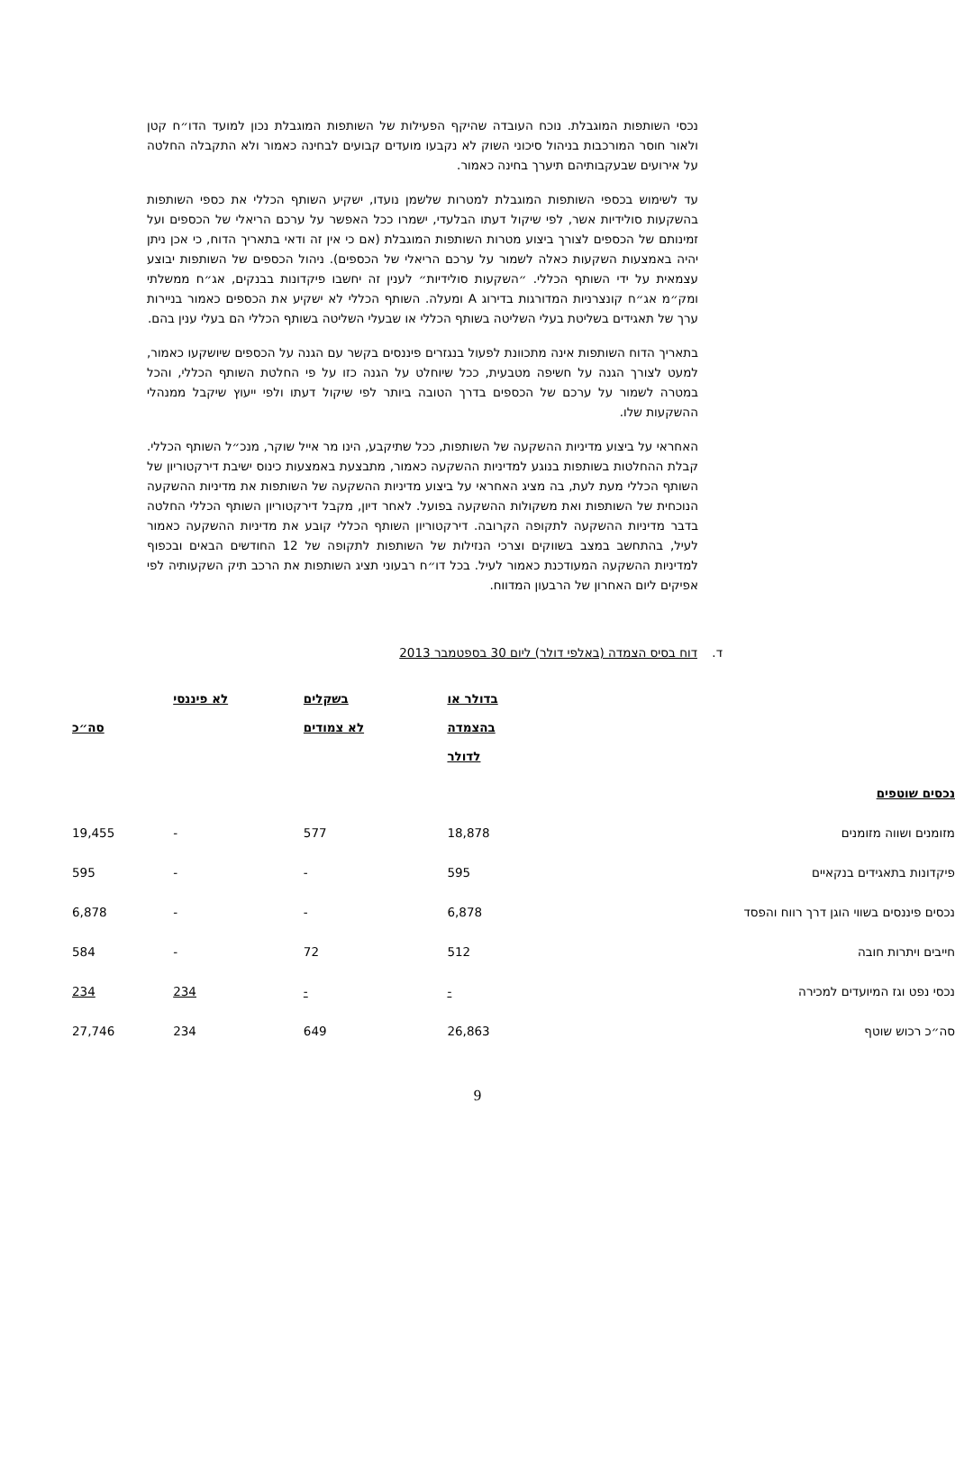נכסי השותפות המוגבלת. נוכח העובדה שהיקף הפעילות של השותפות המוגבלת נכון למועד הדו״ח קטן ולאור חוסר המורכבות בניהול סיכוני השוק לא נקבעו מועדים קבועים לבחינה כאמור ולא התקבלה החלטה על אירועים שבעקבותיהם תיערך בחינה כאמור.
עד לשימוש בכספי השותפות המוגבלת למטרות שלשמן נועדו, ישקיע השותף הכללי את כספי השותפות בהשקעות סולידיות אשר, לפי שיקול דעתו הבלעדי, ישמרו ככל האפשר על ערכם הריאלי של הכספים ועל זמינותם של הכספים לצורך ביצוע מטרות השותפות המוגבלת (אם כי אין זה ודאי בתאריך הדוח, כי אכן ניתן יהיה באמצעות השקעות כאלה לשמור על ערכם הריאלי של הכספים). ניהול הכספים של השותפות יבוצע עצמאית על ידי השותף הכללי. ״השקעות סולידיות״ לענין זה יחשבו פיקדונות בבנקים, אג״ח ממשלתי ומק״מ אג״ח קונצרניות המדורגות בדירוג A ומעלה. השותף הכללי לא ישקיע את הכספים כאמור בניירות ערך של תאגידים בשליטת בעלי השליטה בשותף הכללי או שבעלי השליטה בשותף הכללי הם בעלי ענין בהם.
בתאריך הדוח השותפות אינה מתכוונת לפעול בנגזרים פיננסים בקשר עם הגנה על הכספים שיושקעו כאמור, למעט לצורך הגנה על חשיפה מטבעית, ככל שיוחלט על הגנה כזו על פי החלטת השותף הכללי, והכל במטרה לשמור על ערכם של הכספים בדרך הטובה ביותר לפי שיקול דעתו ולפי ייעוץ שיקבל ממנהלי ההשקעות שלו.
האחראי על ביצוע מדיניות ההשקעה של השותפות, ככל שתיקבע, הינו מר אייל שוקר, מנכ״ל השותף הכללי. קבלת ההחלטות בשותפות בנוגע למדיניות ההשקעה כאמור, מתבצעת באמצעות כינוס ישיבת דירקטוריון של השותף הכללי מעת לעת, בה מציג האחראי על ביצוע מדיניות ההשקעה של השותפות את מדיניות ההשקעה הנוכחית של השותפות ואת משקולות ההשקעה בפועל. לאחר דיון, מקבל דירקטוריון השותף הכללי החלטה בדבר מדיניות ההשקעה לתקופה הקרובה. דירקטוריון השותף הכללי קובע את מדיניות ההשקעה כאמור לעיל, בהתחשב במצב בשווקים וצרכי הנזילות של השותפות לתקופה של 12 החודשים הבאים ובכפוף למדיניות ההשקעה המעודכנת כאמור לעיל. בכל דו״ח רבעוני תציג השותפות את הרכב תיק השקעותיה לפי אפיקים ליום האחרון של הרבעון המדווח.
ד. דוח בסיס הצמדה (באלפי דולר) ליום 30 בספטמבר 2013
| | בדולר או בהצמדה לדולר | בשקלים לא צמודים | לא פיננסי | סה״כ |
| נכסים שוטפים | | | | |
| מזומנים ושווה מזומנים | 18,878 | 577 | - | 19,455 |
| פיקדונות בתאגידים בנקאיים | 595 | - | - | 595 |
| נכסים פיננסים בשווי הוגן דרך רווח והפסד | 6,878 | - | - | 6,878 |
| חייבים ויתרות חובה | 512 | 72 | - | 584 |
| נכסי נפט וגז המיועדים למכירה | - | - | 234 | 234 |
| סה״כ רכוש שוטף | 26,863 | 649 | 234 | 27,746 |
9